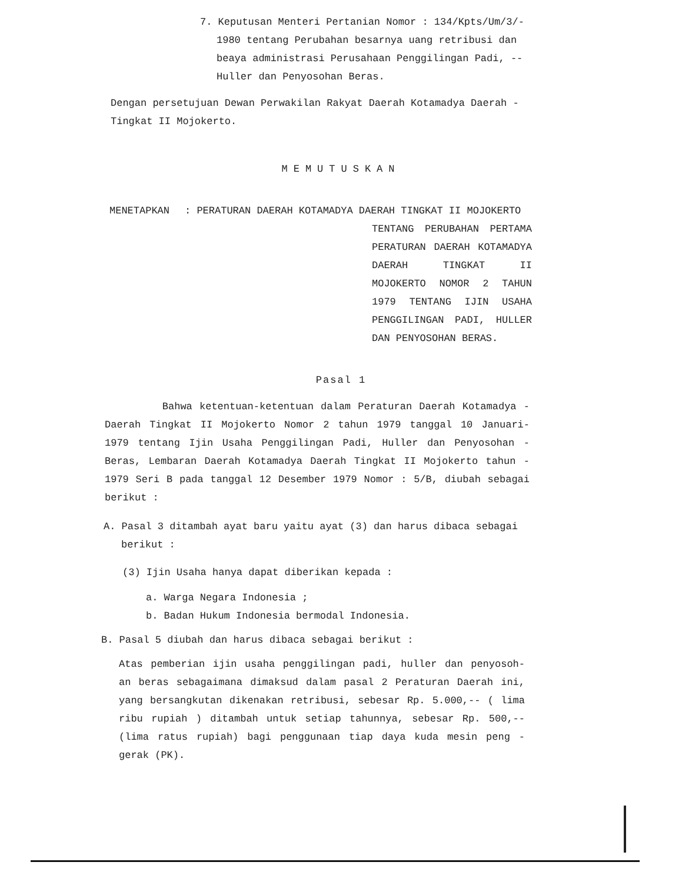7. Keputusan Menteri Pertanian Nomor : 134/Kpts/Um/3/-
1980 tentang Perubahan besarnya uang retribusi dan beaya administrasi Perusahaan Penggilingan Padi, -- Huller dan Penyosohan Beras.
Dengan persetujuan Dewan Perwakilan Rakyat Daerah Kotamadya Daerah - Tingkat II Mojokerto.
MEMUTUSKAN
MENETAPKAN : PERATURAN DAERAH KOTAMADYA DAERAH TINGKAT II MOJOKERTO
TENTANG PERUBAHAN PERTAMA PERATURAN DAERAH KOTAMADYA DAERAH TINGKAT II MOJOKERTO NOMOR 2 TAHUN 1979 TENTANG IJIN USAHA PENGGILINGAN PADI, HULLER DAN PENYOSOHAN BERAS.
Pasal 1
Bahwa ketentuan-ketentuan dalam Peraturan Daerah Kotamadya - Daerah Tingkat II Mojokerto Nomor 2 tahun 1979 tanggal 10 Januari- 1979 tentang Ijin Usaha Penggilingan Padi, Huller dan Penyosohan - Beras, Lembaran Daerah Kotamadya Daerah Tingkat II Mojokerto tahun - 1979 Seri B pada tanggal 12 Desember 1979 Nomor : 5/B, diubah sebagai berikut :
A. Pasal 3 ditambah ayat baru yaitu ayat (3) dan harus dibaca sebagai
berikut :
(3) Ijin Usaha hanya dapat diberikan kepada :
a. Warga Negara Indonesia ;
b. Badan Hukum Indonesia bermodal Indonesia.
B. Pasal 5 diubah dan harus dibaca sebagai berikut :
Atas pemberian ijin usaha penggilingan padi, huller dan penyosoh- an beras sebagaimana dimaksud dalam pasal 2 Peraturan Daerah ini, yang bersangkutan dikenakan retribusi, sebesar Rp. 5.000,-- ( lima ribu rupiah ) ditambah untuk setiap tahunnya, sebesar Rp. 500,-- (lima ratus rupiah) bagi penggunaan tiap daya kuda mesin peng - gerak (PK).